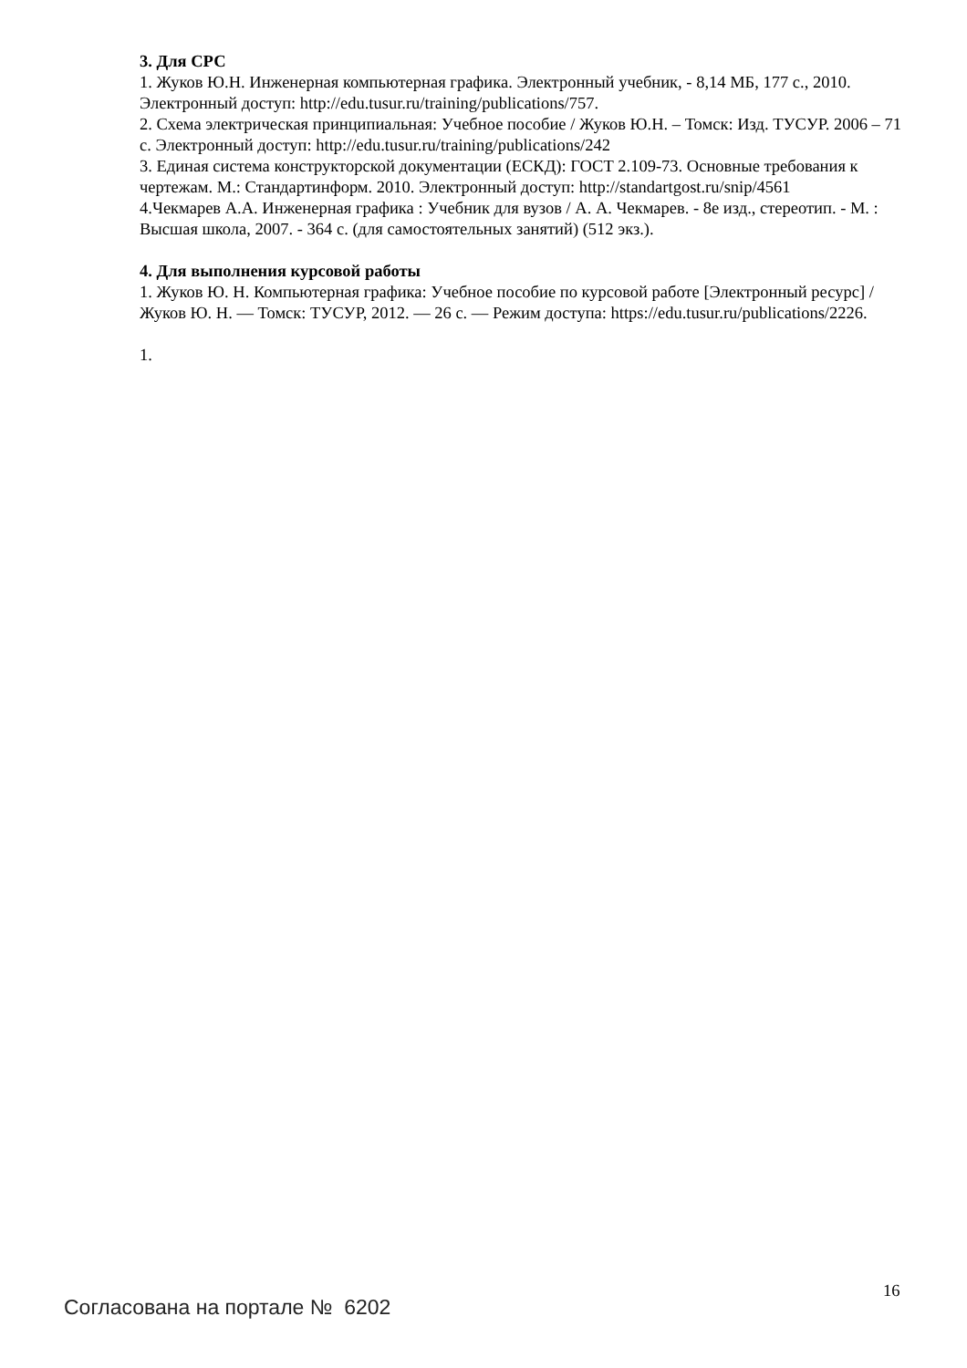3. Для СРС
1. Жуков Ю.Н. Инженерная компьютерная графика. Электронный учебник, - 8,14 МБ, 177 с., 2010. Электронный доступ: http://edu.tusur.ru/training/publications/757.
2. Схема электрическая принципиальная: Учебное пособие / Жуков Ю.Н. – Томск: Изд. ТУСУР. 2006 – 71 с. Электронный доступ: http://edu.tusur.ru/training/publications/242
3. Единая система конструкторской документации (ЕСКД): ГОСТ 2.109-73. Основные требования к чертежам. М.: Стандартинформ. 2010. Электронный доступ: http://standartgost.ru/snip/4561
4.Чекмарев А.А. Инженерная графика : Учебник для вузов / А. А. Чекмарев. - 8е изд., стереотип. - М. : Высшая школа, 2007. - 364 с. (для самостоятельных занятий) (512 экз.).
4. Для выполнения курсовой работы
1. Жуков Ю. Н. Компьютерная графика: Учебное пособие по курсовой работе [Электронный ресурс] / Жуков Ю. Н. — Томск: ТУСУР, 2012. — 26 с. — Режим доступа: https://edu.tusur.ru/publications/2226.
1.
16
Согласована на портале № 6202